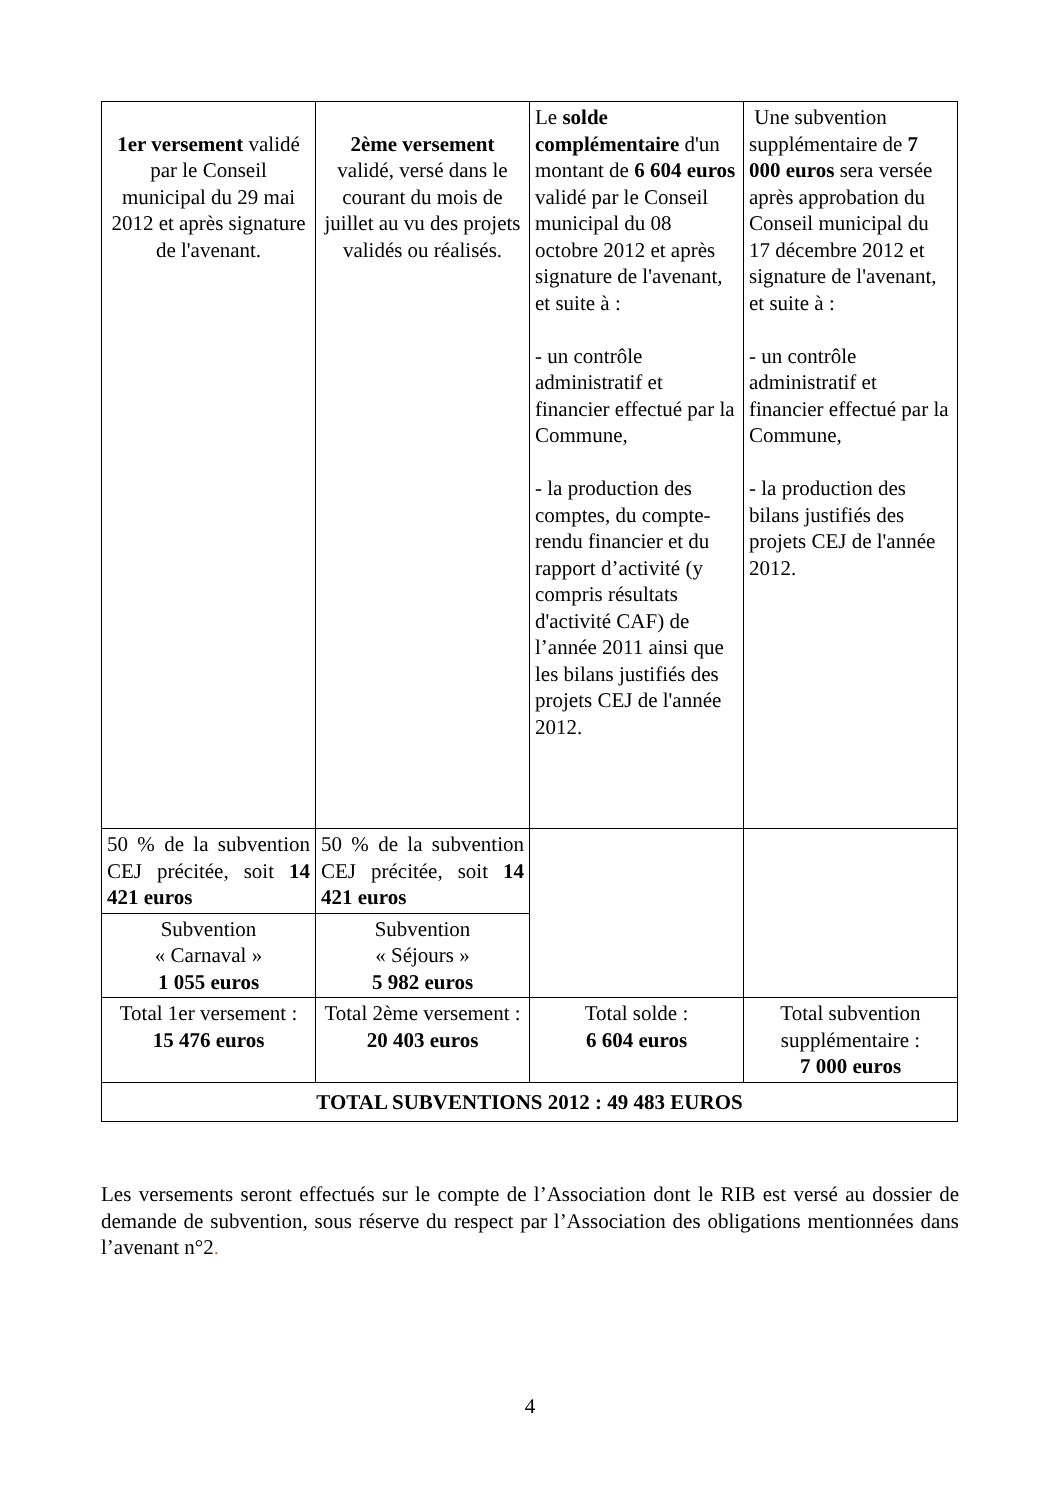| 1er versement validé par le Conseil municipal du 29 mai 2012 et après signature de l'avenant. | 2ème versement validé, versé dans le courant du mois de juillet au vu des projets validés ou réalisés. | Le solde complémentaire d'un montant de 6 604 euros validé par le Conseil municipal du 08 octobre 2012 et après signature de l'avenant, et suite à : - un contrôle administratif et financier effectué par la Commune, - la production des comptes, du compte-rendu financier et du rapport d’activité (y compris résultats d'activité CAF) de l’année 2011 ainsi que les bilans justifiés des projets CEJ de l'année 2012. | Une subvention supplémentaire de 7 000 euros sera versée après approbation du Conseil municipal du 17 décembre 2012 et signature de l'avenant, et suite à : - un contrôle administratif et financier effectué par la Commune, - la production des bilans justifiés des projets CEJ de l'année 2012. |
| 50 % de la subvention CEJ précitée, soit 14 421 euros | 50 % de la subvention CEJ précitée, soit 14 421 euros | | |
| Subvention « Carnaval » 1 055 euros | Subvention « Séjours » 5 982 euros | | |
| Total 1er versement : 15 476 euros | Total 2ème versement : 20 403 euros | Total solde : 6 604 euros | Total subvention supplémentaire : 7 000 euros |
| TOTAL SUBVENTIONS 2012 : 49 483 EUROS | | | |
Les versements seront effectués sur le compte de l’Association dont le RIB est versé au dossier de demande de subvention, sous réserve du respect par l’Association des obligations mentionnées dans l’avenant n°2.
4